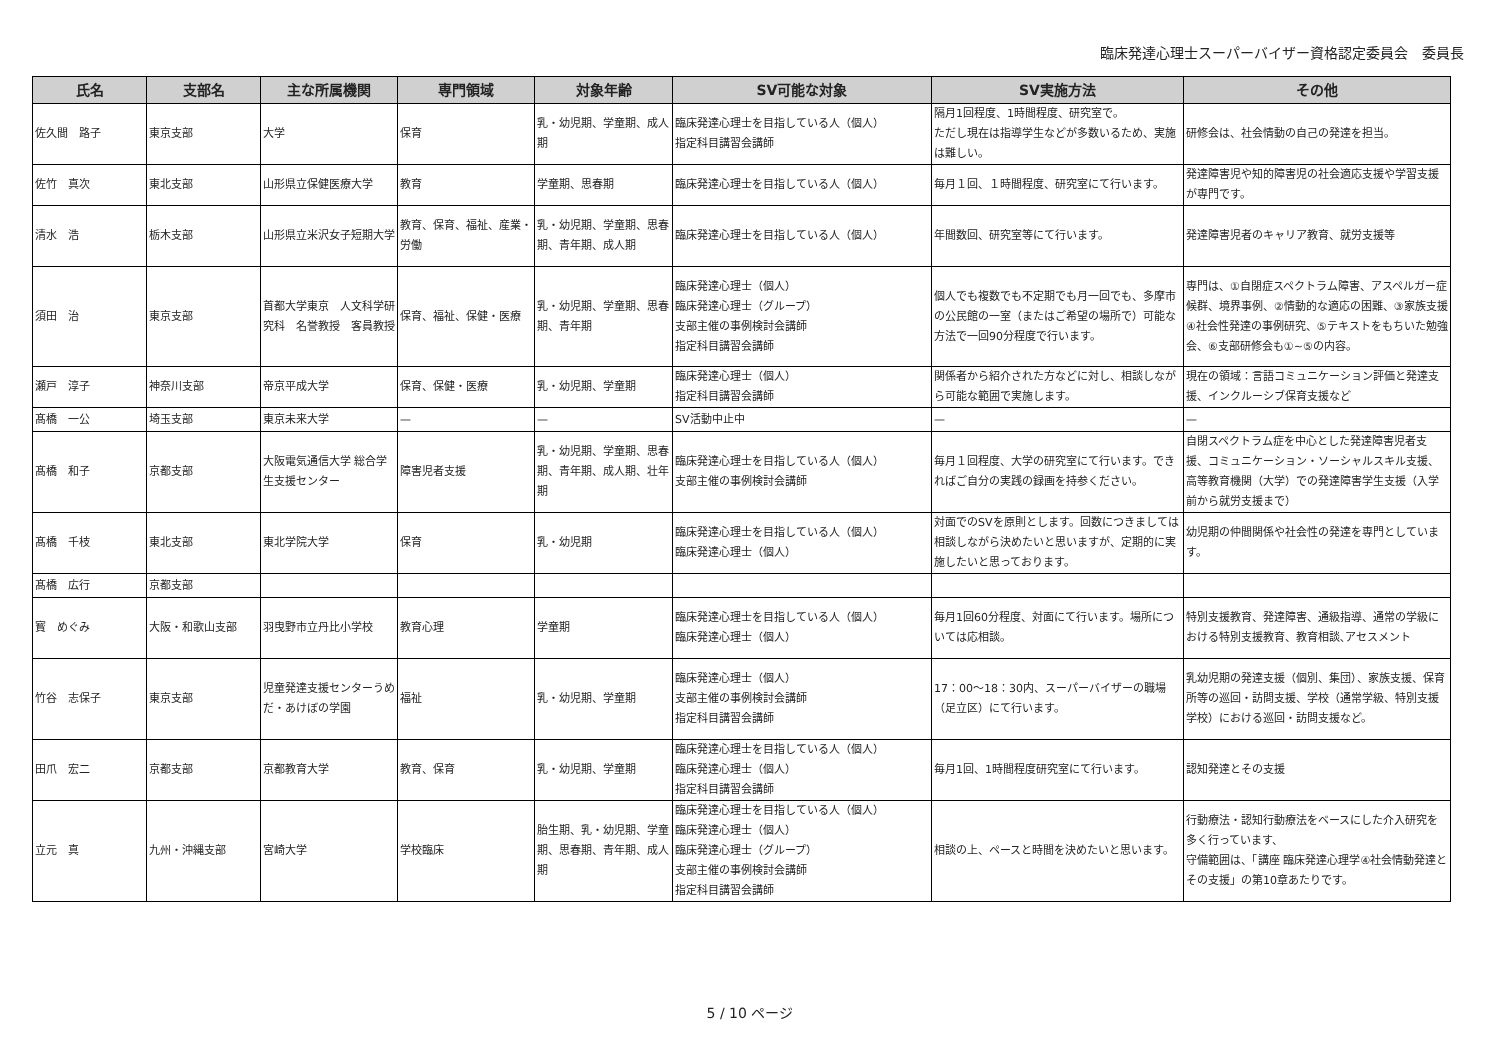臨床発達心理士スーパーバイザー資格認定委員会　委員長
| 氏名 | 支部名 | 主な所属機関 | 専門領域 | 対象年齢 | SV可能な対象 | SV実施方法 | その他 |
| --- | --- | --- | --- | --- | --- | --- | --- |
| 佐久間 路子 | 東京支部 | 大学 | 保育 | 乳・幼児期、学童期、成人期 | 臨床発達心理士を目指している人（個人） 指定科目講習会講師 | 隔月1回程度、1時間程度、研究室で。 ただし現在は指導学生などが多数いるため、実施は難しい。 | 研修会は、社会情動の自己の発達を担当。 |
| 佐竹 真次 | 東北支部 | 山形県立保健医療大学 | 教育 | 学童期、思春期 | 臨床発達心理士を目指している人（個人） | 毎月１回、１時間程度、研究室にて行います。 | 発達障害児や知的障害児の社会適応支援や学習支援が専門です。 |
| 清水 浩 | 栃木支部 | 山形県立米沢女子短期大学 | 教育、保育、福祉、産業・労働 | 乳・幼児期、学童期、思春期、青年期、成人期 | 臨床発達心理士を目指している人（個人） | 年間数回、研究室等にて行います。 | 発達障害児者のキャリア教育、就労支援等 |
| 須田 治 | 東京支部 | 首都大学東京 人文科学研究科 名誉教授 客員教授 | 保育、福祉、保健・医療 | 乳・幼児期、学童期、思春期、青年期 | 臨床発達心理士（個人） 臨床発達心理士（グループ） 支部主催の事例検討会講師 指定科目講習会講師 | 個人でも複数でも不定期でも月一回でも、多摩市の公民館の一室（またはご希望の場所で）可能な方法で一回90分程度で行います。 | 専門は、①自閉症スペクトラム障害、アスペルガー症候群、境界事例、②情動的な適応の困難、③家族支援④社会性発達の事例研究、⑤テキストをもちいた勉強会、⑥支部研修会も①~⑤の内容。 |
| 瀬戸 淳子 | 神奈川支部 | 帝京平成大学 | 保育、保健・医療 | 乳・幼児期、学童期 | 臨床発達心理士（個人） 指定科目講習会講師 | 関係者から紹介された方などに対し、相談しながら可能な範囲で実施します。 | 現在の領域：言語コミュニケーション評価と発達支援、インクルーシブ保育支援など |
| 髙橋 一公 | 埼玉支部 | 東京未来大学 | — | — | SV活動中止中 | — | — |
| 髙橋 和子 | 京都支部 | 大阪電気通信大学 総合学生支援センター | 障害児者支援 | 乳・幼児期、学童期、思春期、青年期、成人期、壮年期 | 臨床発達心理士を目指している人（個人） 支部主催の事例検討会講師 | 毎月１回程度、大学の研究室にて行います。できればご自分の実践の録画を持参ください。 | 自閉スペクトラム症を中心とした発達障害児者支援、コミュニケーション・ソーシャルスキル支援、高等教育機関（大学）での発達障害学生支援（入学前から就労支援まで） |
| 髙橋 千枝 | 東北支部 | 東北学院大学 | 保育 | 乳・幼児期 | 臨床発達心理士を目指している人（個人） 臨床発達心理士（個人） | 対面でのSVを原則とします。回数につきましては相談しながら決めたいと思いますが、定期的に実施したいと思っております。 | 幼児期の仲間関係や社会性の発達を専門としています。 |
| 髙橋 広行 | 京都支部 | | | | | | |
| 寳 めぐみ | 大阪・和歌山支部 | 羽曳野市立丹比小学校 | 教育心理 | 学童期 | 臨床発達心理士を目指している人（個人） 臨床発達心理士（個人） | 毎月1回60分程度、対面にて行います。場所については応相談。 | 特別支援教育、発達障害、通級指導、通常の学級における特別支援教育、教育相談､アセスメント |
| 竹谷 志保子 | 東京支部 | 児童発達支援センターうめだ・あけぼの学園 | 福祉 | 乳・幼児期、学童期 | 臨床発達心理士（個人） 支部主催の事例検討会講師 指定科目講習会講師 | 17：00〜18：30内、スーパーバイザーの職場（足立区）にて行います。 | 乳幼児期の発達支援（個別、集団）、家族支援、保育所等の巡回・訪問支援、学校（通常学級、特別支援学校）における巡回・訪問支援など。 |
| 田爪 宏二 | 京都支部 | 京都教育大学 | 教育、保育 | 乳・幼児期、学童期 | 臨床発達心理士を目指している人（個人） 臨床発達心理士（個人） 指定科目講習会講師 | 毎月1回、1時間程度研究室にて行います。 | 認知発達とその支援 |
| 立元 真 | 九州・沖縄支部 | 宮崎大学 | 学校臨床 | 胎生期、乳・幼児期、学童期、思春期、青年期、成人期 | 臨床発達心理士を目指している人（個人） 臨床発達心理士（個人） 臨床発達心理士（グループ） 支部主催の事例検討会講師 指定科目講習会講師 | 相談の上、ペースと時間を決めたいと思います。 | 行動療法・認知行動療法をベースにした介入研究を多く行っています、 守備範囲は、「講座 臨床発達心理学④社会情動発達とその支援」の第10章あたりです。 |
5 / 10 ページ